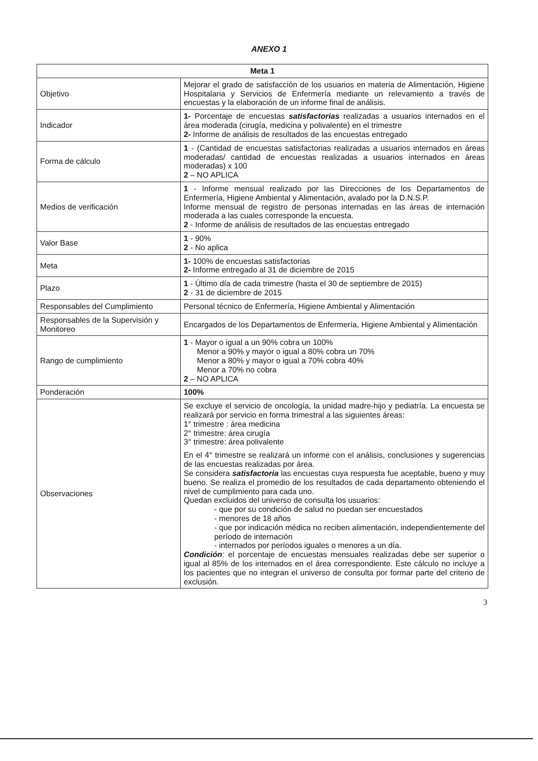ANEXO 1
| Meta 1 | |
| --- | --- |
| Objetivo | Mejorar el grado de satisfacción de los usuarios en materia de Alimentación, Higiene Hospitalaria y Servicios de Enfermería mediante un relevamiento a través de encuestas y la elaboración de un informe final de análisis. |
| Indicador | 1- Porcentaje de encuestas satisfactorias realizadas a usuarios internados en el área moderada (cirugía, medicina y polivalente) en el trimestre 2- Informe de análisis de resultados de las encuestas entregado |
| Forma de cálculo | 1 - (Cantidad de encuestas satisfactorias realizadas a usuarios internados en áreas moderadas/ cantidad de encuestas realizadas a usuarios internados en áreas moderadas) x 100 2 – NO APLICA |
| Medios de verificación | 1 - Informe mensual realizado por las Direcciones de los Departamentos de Enfermería, Higiene Ambiental y Alimentación, avalado por la D.N.S.P. Informe mensual de registro de personas internadas en las áreas de internación moderada a las cuales corresponde la encuesta. 2 - Informe de análisis de resultados de las encuestas entregado |
| Valor Base | 1 - 90% 2 - No aplica |
| Meta | 1- 100% de encuestas satisfactorias 2- Informe entregado al 31 de diciembre de 2015 |
| Plazo | 1 - Último día de cada trimestre (hasta el 30 de septiembre de 2015) 2 - 31 de diciembre de 2015 |
| Responsables del Cumplimiento | Personal técnico de Enfermería, Higiene Ambiental y Alimentación |
| Responsables de la Supervisión y Monitoreo | Encargados de los Departamentos de Enfermería, Higiene Ambiental y Alimentación |
| Rango de cumplimiento | 1 - Mayor o igual a un 90% cobra un 100% Menor a 90% y mayor o igual a 80% cobra un 70% Menor a 80% y mayor o igual a 70% cobra 40% Menor a 70% no cobra 2 – NO APLICA |
| Ponderación | 100% |
| Observaciones | Se excluye el servicio de oncología, la unidad madre-hijo y pediatría. La encuesta se realizará por servicio en forma trimestral a las siguientes áreas: 1° trimestre : área medicina 2° trimestre: área cirugía 3° trimestre: área polivalente En el 4° trimestre se realizará un informe con el análisis, conclusiones y sugerencias de las encuestas realizadas por área. Se considera satisfactoria las encuestas cuya respuesta fue aceptable, bueno y muy bueno. Se realiza el promedio de los resultados de cada departamento obteniendo el nivel de cumplimiento para cada uno. Quedan excluidos del universo de consulta los usuarios: - que por su condición de salud no puedan ser encuestados - menores de 18 años - que por indicación médica no reciben alimentación, independientemente del período de internación - internados por períodos iguales o menores a un día. Condición : el porcentaje de encuestas mensuales realizadas debe ser superior o igual al 85% de los internados en el área correspondiente. Este cálculo no incluye a los pacientes que no integran el universo de consulta por formar parte del criterio de exclusión. |
3